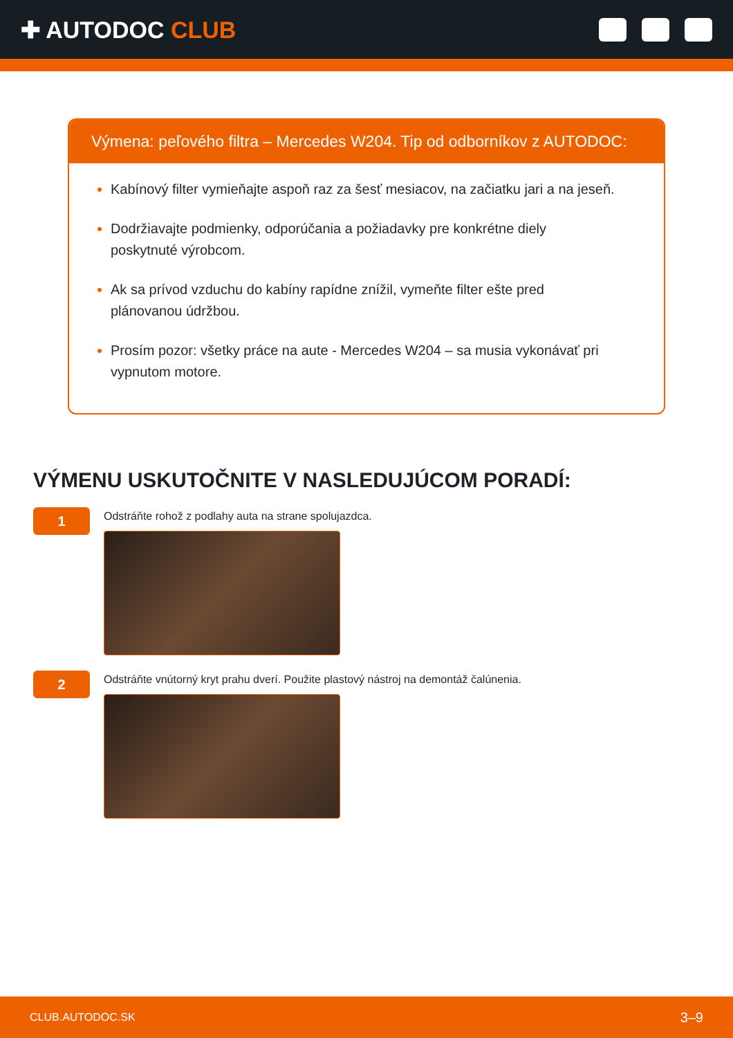✚ AUTODOC CLUB
Výmena: peľového filtra – Mercedes W204. Tip od odborníkov z AUTODOC:
Kabínový filter vymieňajte aspoň raz za šesť mesiacov, na začiatku jari a na jeseň.
Dodržiavajte podmienky, odporúčania a požiadavky pre konkrétne diely poskytnuté výrobcom.
Ak sa prívod vzduchu do kabíny rapídne znížil, vymeňte filter ešte pred plánovanou údržbou.
Prosím pozor: všetky práce na aute - Mercedes W204 – sa musia vykonávať pri vypnutom motore.
VÝMENU USKUTOČNITE V NASLEDUJÚCOM PORADÍ:
1
Odstráňte rohož z podlahy auta na strane spolujazdca.
2
Odstráňte vnútorný kryt prahu dverí. Použite plastový nástroj na demontáž čalúnenia.
CLUB.AUTODOC.SK 3–9